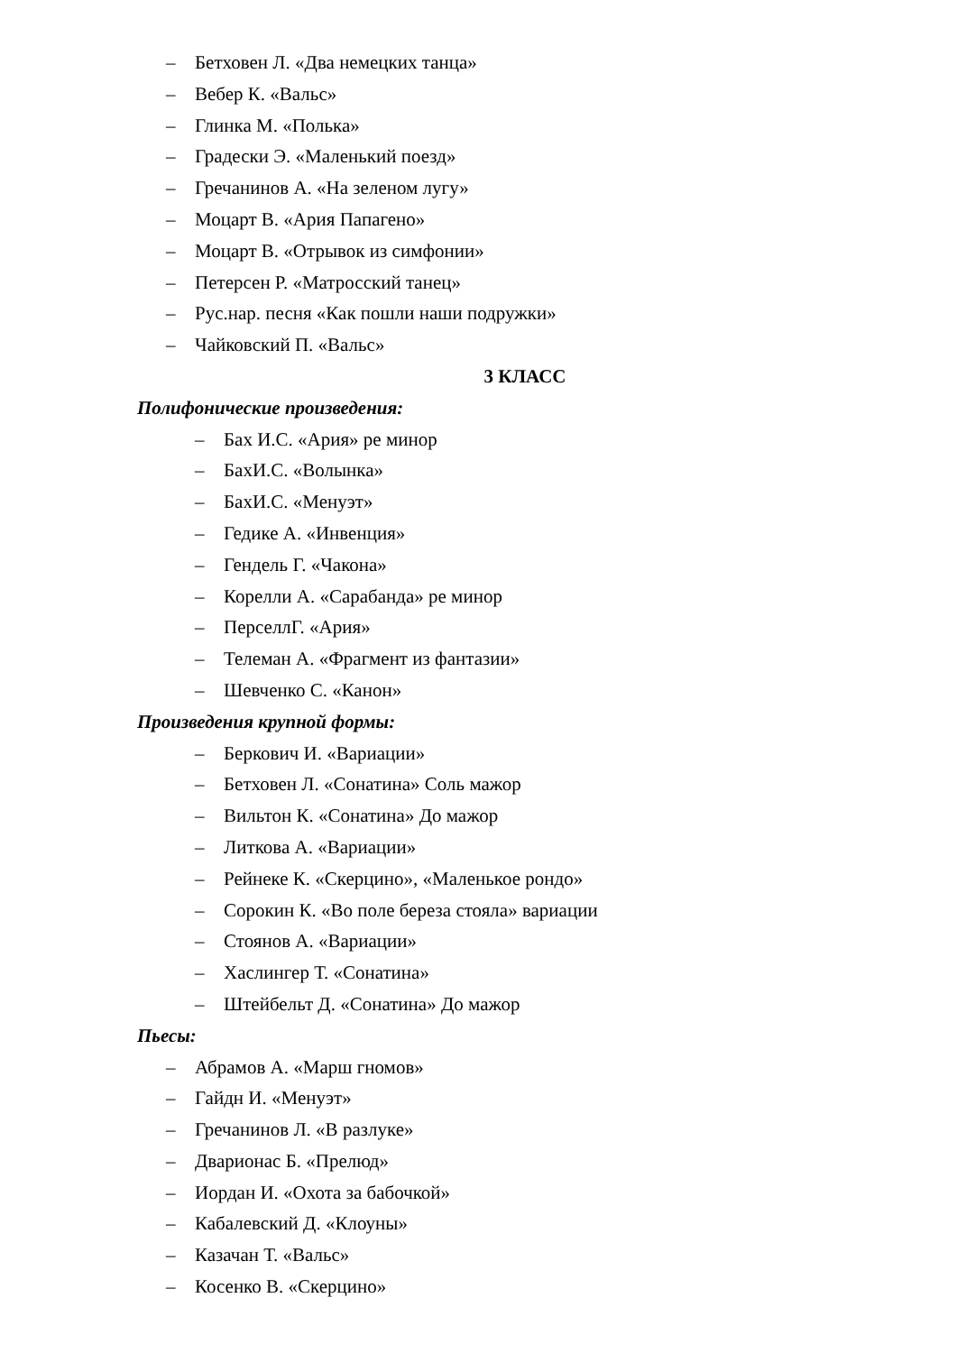– Бетховен Л. «Два немецких танца»
– Вебер К. «Вальс»
– Глинка М. «Полька»
– Градески Э. «Маленький поезд»
– Гречанинов А. «На зеленом лугу»
– Моцарт В. «Ария Папагено»
– Моцарт В. «Отрывок из симфонии»
– Петерсен Р. «Матросский танец»
– Рус.нар. песня «Как пошли наши подружки»
– Чайковский П. «Вальс»
3 КЛАСС
Полифонические произведения:
– Бах И.С. «Ария» ре минор
– БахИ.С. «Волынка»
– БахИ.С. «Менуэт»
– Гедике А. «Инвенция»
– Гендель Г. «Чакона»
– Корелли А. «Сарабанда» ре минор
– ПерселлГ. «Ария»
– Телеман А. «Фрагмент из фантазии»
– Шевченко С. «Канон»
Произведения крупной формы:
– Беркович И. «Вариации»
– Бетховен Л. «Сонатина» Соль мажор
– Вильтон К. «Сонатина» До мажор
– Литкова А. «Вариации»
– Рейнеке К. «Скерцино», «Маленькое рондо»
– Сорокин К. «Во поле береза стояла» вариации
– Стоянов А. «Вариации»
– Хаслингер Т. «Сонатина»
– Штейбельт Д. «Сонатина» До мажор
Пьесы:
– Абрамов А. «Марш гномов»
– Гайдн И. «Менуэт»
– Гречанинов Л. «В разлуке»
– Дварионас Б. «Прелюд»
– Иордан И. «Охота за бабочкой»
– Кабалевский Д. «Клоуны»
– Казачан Т. «Вальс»
– Косенко В. «Скерцино»